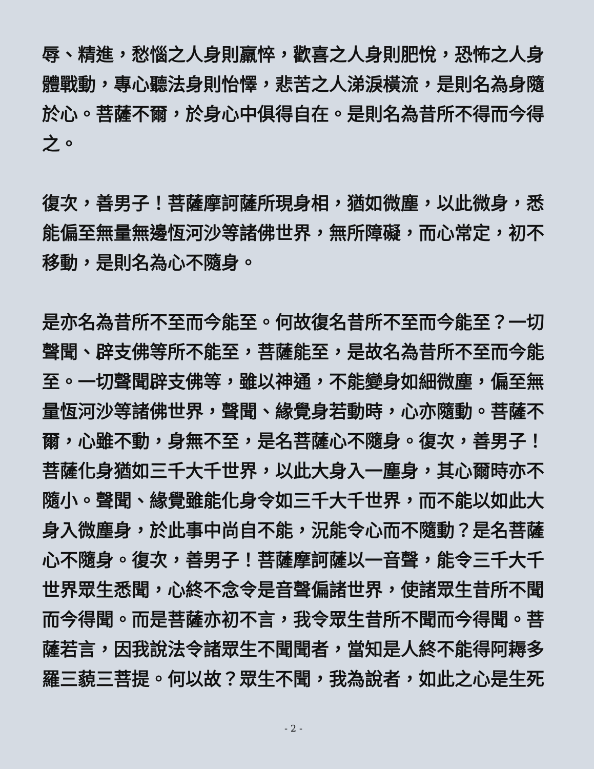辱、精進，愁惱之人身則羸悴，歡喜之人身則肥悅，恐怖之人身體戰動，專心聽法身則怡懌，悲苦之人涕淚橫流，是則名為身隨於心。菩薩不爾，於身心中俱得自在。是則名為昔所不得而今得之。
復次，善男子！菩薩摩訶薩所現身相，猶如微塵，以此微身，悉能偏至無量無邊恆河沙等諸佛世界，無所障礙，而心常定，初不移動，是則名為心不隨身。
是亦名為昔所不至而今能至。何故復名昔所不至而今能至？一切聲聞、辟支佛等所不能至，菩薩能至，是故名為昔所不至而今能至。一切聲聞辟支佛等，雖以神通，不能變身如細微塵，偏至無量恆河沙等諸佛世界，聲聞、緣覺身若動時，心亦隨動。菩薩不爾，心雖不動，身無不至，是名菩薩心不隨身。復次，善男子！菩薩化身猶如三千大千世界，以此大身入一塵身，其心爾時亦不隨小。聲聞、緣覺雖能化身令如三千大千世界，而不能以如此大身入微塵身，於此事中尚自不能，況能令心而不隨動？是名菩薩心不隨身。復次，善男子！菩薩摩訶薩以一音聲，能令三千大千世界眾生悉聞，心終不念令是音聲偏諸世界，使諸眾生昔所不聞而今得聞。而是菩薩亦初不言，我令眾生昔所不聞而今得聞。菩薩若言，因我說法令諸眾生不聞聞者，當知是人終不能得阿耨多羅三藐三菩提。何以故？眾生不聞，我為說者，如此之心是生死
- 2 -